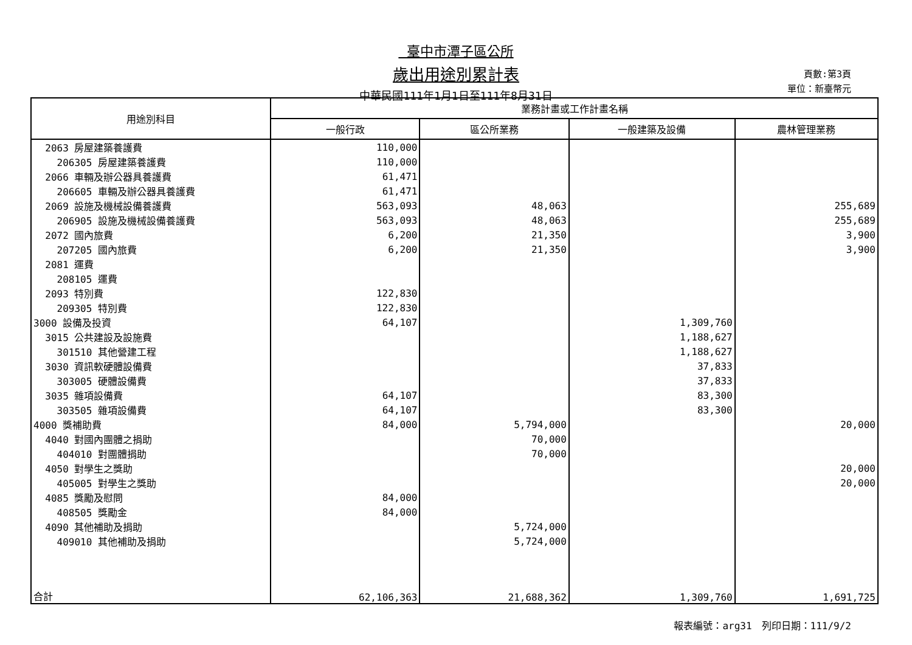臺中市潭子區公所
歲出用途別累計表
中華民國111年1月1日至111年8月31日
頁數:第3頁
單位：新臺幣元
| 用途別科目 | 業務計畫或工作計畫名稱 | | | |
| --- | --- | --- | --- | --- |
| | 一般行政 | 區公所業務 | 一般建築及設備 | 農林管理業務 |
| 2063 房屋建築養護費 | 110,000 | | | |
| 206305 房屋建築養護費 | 110,000 | | | |
| 2066 車輛及辦公器具養護費 | 61,471 | | | |
| 206605 車輛及辦公器具養護費 | 61,471 | | | |
| 2069 設施及機械設備養護費 | 563,093 | 48,063 | | 255,689 |
| 206905 設施及機械設備養護費 | 563,093 | 48,063 | | 255,689 |
| 2072 國內旅費 | 6,200 | 21,350 | | 3,900 |
| 207205 國內旅費 | 6,200 | 21,350 | | 3,900 |
| 2081 運費 | | | | |
| 208105 運費 | | | | |
| 2093 特別費 | 122,830 | | | |
| 209305 特別費 | 122,830 | | | |
| 3000 設備及投資 | 64,107 | | 1,309,760 | |
| 3015 公共建設及設施費 | | | 1,188,627 | |
| 301510 其他營建工程 | | | 1,188,627 | |
| 3030 資訊軟硬體設備費 | | | 37,833 | |
| 303005 硬體設備費 | | | 37,833 | |
| 3035 雜項設備費 | 64,107 | | 83,300 | |
| 303505 雜項設備費 | 64,107 | | 83,300 | |
| 4000 獎補助費 | 84,000 | 5,794,000 | | 20,000 |
| 4040 對國內團體之捐助 | | 70,000 | | |
| 404010 對團體捐助 | | 70,000 | | |
| 4050 對學生之獎助 | | | | 20,000 |
| 405005 對學生之獎助 | | | | 20,000 |
| 4085 獎勵及慰問 | 84,000 | | | |
| 408505 獎勵金 | 84,000 | | | |
| 4090 其他補助及捐助 | | 5,724,000 | | |
| 409010 其他補助及捐助 | | 5,724,000 | | |
| 合計 | 62,106,363 | 21,688,362 | 1,309,760 | 1,691,725 |
報表編號：arg31　列印日期：111/9/2